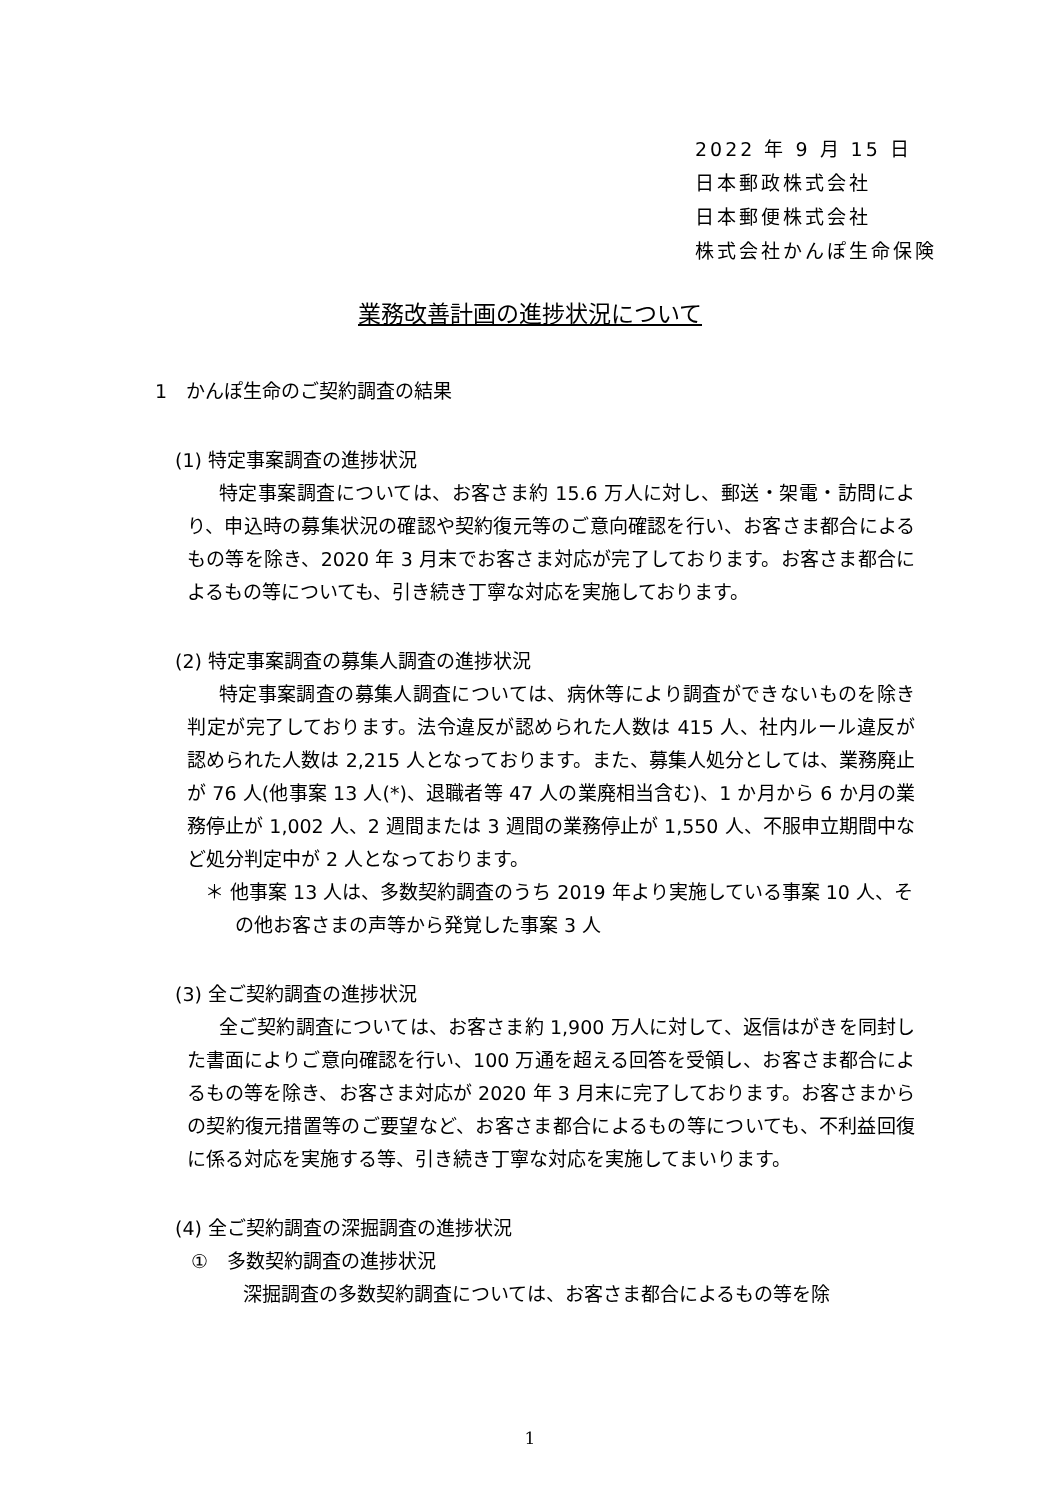2022 年 9 月 15 日
日本郵政株式会社
日本郵便株式会社
株式会社かんぽ生命保険
業務改善計画の進捗状況について
1　かんぽ生命のご契約調査の結果
(1) 特定事案調査の進捗状況
特定事案調査については、お客さま約 15.6 万人に対し、郵送・架電・訪問により、申込時の募集状況の確認や契約復元等のご意向確認を行い、お客さま都合によるもの等を除き、2020 年 3 月末でお客さま対応が完了しております。お客さま都合によるもの等についても、引き続き丁寧な対応を実施しております。
(2) 特定事案調査の募集人調査の進捗状況
特定事案調査の募集人調査については、病休等により調査ができないものを除き判定が完了しております。法令違反が認められた人数は 415 人、社内ルール違反が認められた人数は 2,215 人となっております。また、募集人処分としては、業務廃止が 76 人(他事案 13 人(*)、退職者等 47 人の業廃相当含む)、1 か月から 6 か月の業務停止が 1,002 人、2 週間または 3 週間の業務停止が 1,550 人、不服申立期間中など処分判定中が 2 人となっております。
＊ 他事案 13 人は、多数契約調査のうち 2019 年より実施している事案 10 人、その他お客さまの声等から発覚した事案 3 人
(3) 全ご契約調査の進捗状況
全ご契約調査については、お客さま約 1,900 万人に対して、返信はがきを同封した書面によりご意向確認を行い、100 万通を超える回答を受領し、お客さま都合によるもの等を除き、お客さま対応が 2020 年 3 月末に完了しております。お客さまからの契約復元措置等のご要望など、お客さま都合によるもの等についても、不利益回復に係る対応を実施する等、引き続き丁寧な対応を実施してまいります。
(4) 全ご契約調査の深掘調査の進捗状況
①　多数契約調査の進捗状況
深掘調査の多数契約調査については、お客さま都合によるもの等を除
1